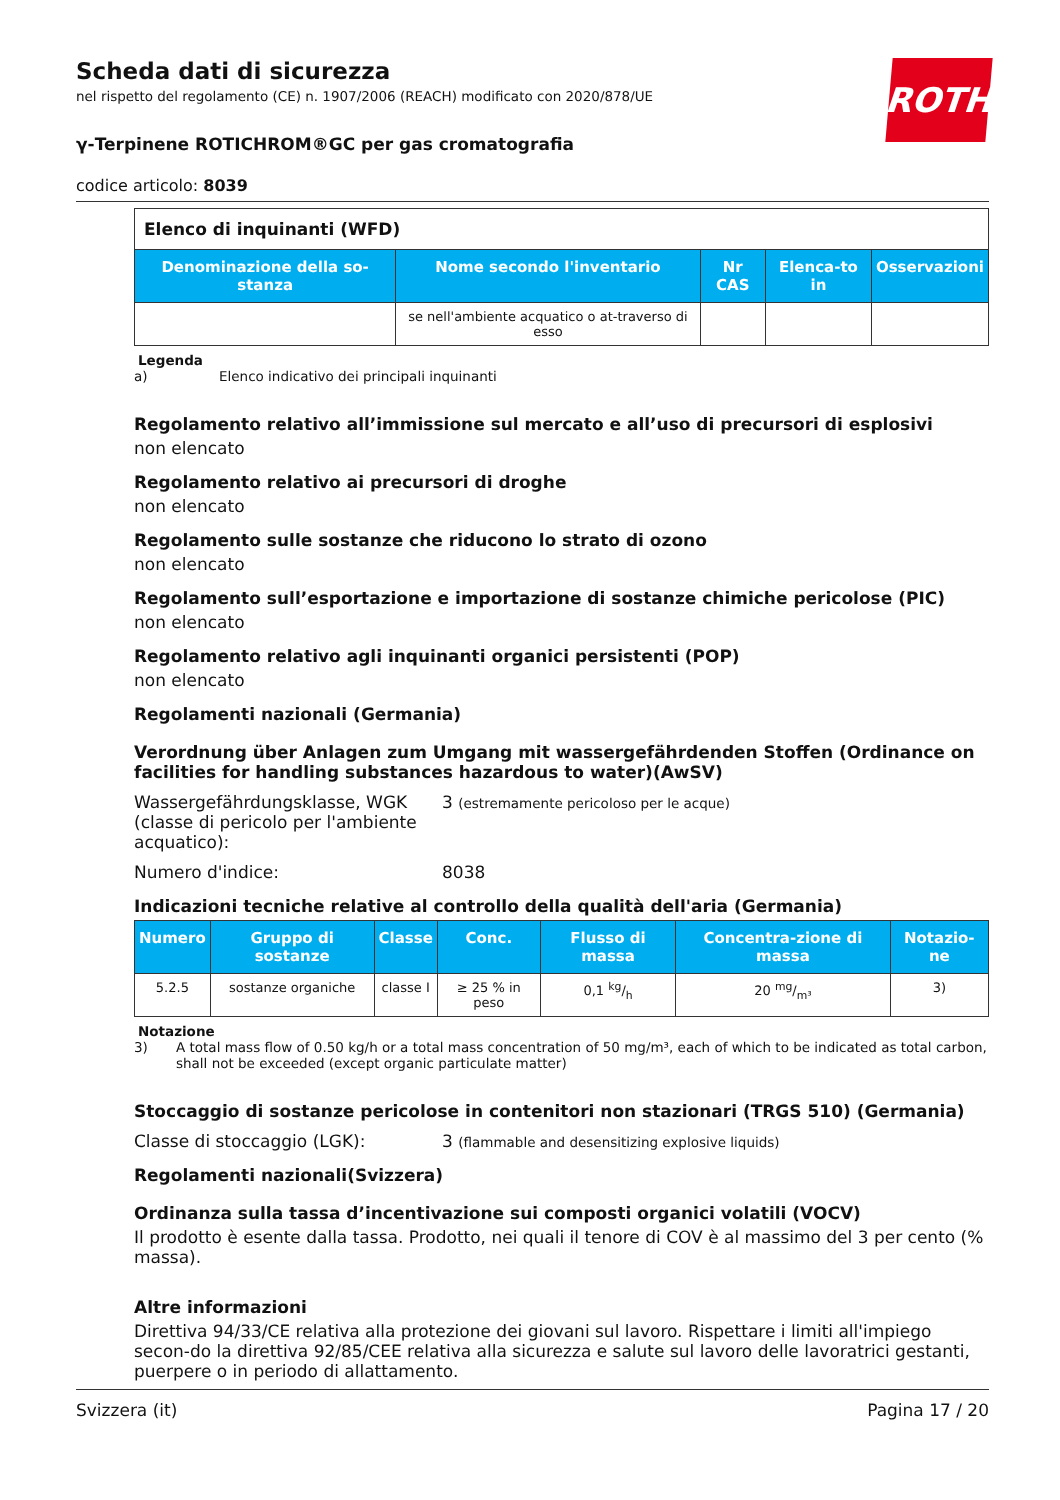ROTH
Scheda dati di sicurezza
nel rispetto del regolamento (CE) n. 1907/2006 (REACH) modificato con 2020/878/UE
γ-Terpinene ROTICHROM®GC per gas cromatografia
codice articolo: 8039
Elenco di inquinanti (WFD)
| Denominazione della so-stanza | Nome secondo l'inventario | Nr CAS | Elenca-to in | Osservazioni |
| --- | --- | --- | --- | --- |
| | se nell'ambiente acquatico o at-traverso di esso | | | |
Legenda
a) Elenco indicativo dei principali inquinanti
Regolamento relativo all’immissione sul mercato e all’uso di precursori di esplosivi
non elencato
Regolamento relativo ai precursori di droghe
non elencato
Regolamento sulle sostanze che riducono lo strato di ozono
non elencato
Regolamento sull’esportazione e importazione di sostanze chimiche pericolose (PIC)
non elencato
Regolamento relativo agli inquinanti organici persistenti (POP)
non elencato
Regolamenti nazionali (Germania)
Verordnung über Anlagen zum Umgang mit wassergefährdenden Stoffen (Ordinance on facilities for handling substances hazardous to water)(AwSV)
Wassergefährdungsklasse, WGK (classe di pericolo per l'ambiente acquatico):
3 (estremamente pericoloso per le acque)
Numero d'indice: 8038
Indicazioni tecniche relative al controllo della qualità dell'aria (Germania)
| Numero | Gruppo di sostanze | Classe | Conc. | Flusso di massa | Concentra-zione di massa | Notazio-ne |
| --- | --- | --- | --- | --- | --- | --- |
| 5.2.5 | sostanze organiche | classe I | ≥ 25 % in peso | 0,1 kg/h | 20 mg/m³ | 3) |
Notazione
3) A total mass flow of 0.50 kg/h or a total mass concentration of 50 mg/m³, each of which to be indicated as total carbon, shall not be exceeded (except organic particulate matter)
Stoccaggio di sostanze pericolose in contenitori non stazionari (TRGS 510) (Germania)
Classe di stoccaggio (LGK): 3 (flammable and desensitizing explosive liquids)
Regolamenti nazionali(Svizzera)
Ordinanza sulla tassa d’incentivazione sui composti organici volatili (VOCV)
Il prodotto è esente dalla tassa. Prodotto, nei quali il tenore di COV è al massimo del 3 per cento (% massa).
Altre informazioni
Direttiva 94/33/CE relativa alla protezione dei giovani sul lavoro. Rispettare i limiti all'impiego secon-do la direttiva 92/85/CEE relativa alla sicurezza e salute sul lavoro delle lavoratrici gestanti, puerpere o in periodo di allattamento.
Svizzera (it) Pagina 17 / 20